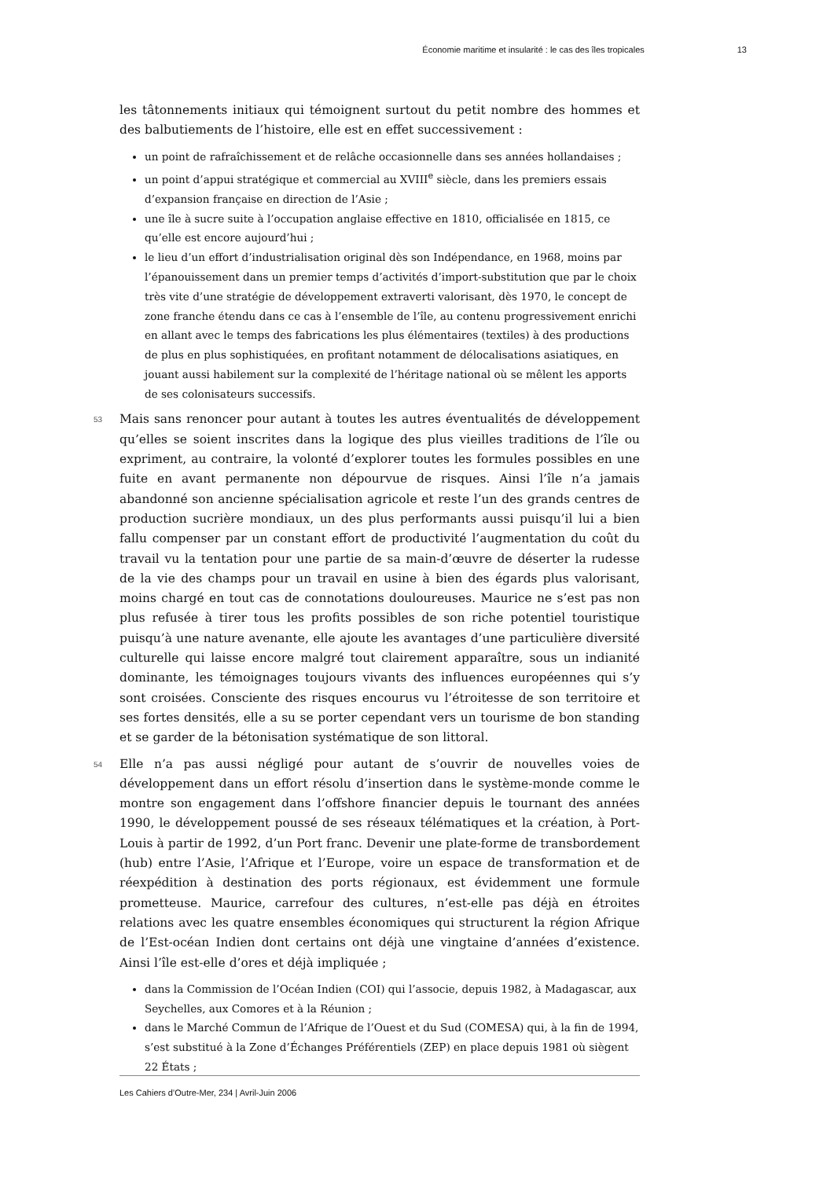Économie maritime et insularité : le cas des îles tropicales 13
les tâtonnements initiaux qui témoignent surtout du petit nombre des hommes et des balbutiements de l’histoire, elle est en effet successivement :
un point de rafraîchissement et de relâche occasionnelle dans ses années hollandaises ;
un point d’appui stratégique et commercial au XVIII<sup>e</sup> siècle, dans les premiers essais d’expansion française en direction de l’Asie ;
une île à sucre suite à l’occupation anglaise effective en 1810, officialisée en 1815, ce qu’elle est encore aujourd’hui ;
le lieu d’un effort d’industrialisation original dès son Indépendance, en 1968, moins par l’épanouissement dans un premier temps d’activités d’import-substitution que par le choix très vite d’une stratégie de développement extraverti valorisant, dès 1970, le concept de zone franche étendu dans ce cas à l’ensemble de l’île, au contenu progressivement enrichi en allant avec le temps des fabrications les plus élémentaires (textiles) à des productions de plus en plus sophistiquées, en profitant notamment de délocalisations asiatiques, en jouant aussi habilement sur la complexité de l’héritage national où se mêlent les apports de ses colonisateurs successifs.
53 Mais sans renoncer pour autant à toutes les autres éventualités de développement qu’elles se soient inscrites dans la logique des plus vieilles traditions de l’île ou expriment, au contraire, la volonté d’explorer toutes les formules possibles en une fuite en avant permanente non dépourvue de risques. Ainsi l’île n’a jamais abandonné son ancienne spécialisation agricole et reste l’un des grands centres de production sucrière mondiaux, un des plus performants aussi puisqu’il lui a bien fallu compenser par un constant effort de productivité l’augmentation du coût du travail vu la tentation pour une partie de sa main-d’œuvre de déserter la rudesse de la vie des champs pour un travail en usine à bien des égards plus valorisant, moins chargé en tout cas de connotations douloureuses. Maurice ne s’est pas non plus refusée à tirer tous les profits possibles de son riche potentiel touristique puisqu’à une nature avenante, elle ajoute les avantages d’une particulière diversité culturelle qui laisse encore malgré tout clairement apparaître, sous un indianité dominante, les témoignages toujours vivants des influences européennes qui s’y sont croisées. Consciente des risques encourus vu l’étroitesse de son territoire et ses fortes densités, elle a su se porter cependant vers un tourisme de bon standing et se garder de la bétonisation systématique de son littoral.
54 Elle n’a pas aussi négligé pour autant de s’ouvrir de nouvelles voies de développement dans un effort résolu d’insertion dans le système-monde comme le montre son engagement dans l’offshore financier depuis le tournant des années 1990, le développement poussé de ses réseaux télématiques et la création, à Port-Louis à partir de 1992, d’un Port franc. Devenir une plate-forme de transbordement (hub) entre l’Asie, l’Afrique et l’Europe, voire un espace de transformation et de réexpédition à destination des ports régionaux, est évidemment une formule prometteuse. Maurice, carrefour des cultures, n’est-elle pas déjà en étroites relations avec les quatre ensembles économiques qui structurent la région Afrique de l’Est-océan Indien dont certains ont déjà une vingtaine d’années d’existence. Ainsi l’île est-elle d’ores et déjà impliquée ;
dans la Commission de l’Océan Indien (COI) qui l’associe, depuis 1982, à Madagascar, aux Seychelles, aux Comores et à la Réunion ;
dans le Marché Commun de l’Afrique de l’Ouest et du Sud (COMESA) qui, à la fin de 1994, s’est substitué à la Zone d’Échanges Préférentiels (ZEP) en place depuis 1981 où siègent 22 États ;
Les Cahiers d’Outre-Mer, 234 | Avril-Juin 2006